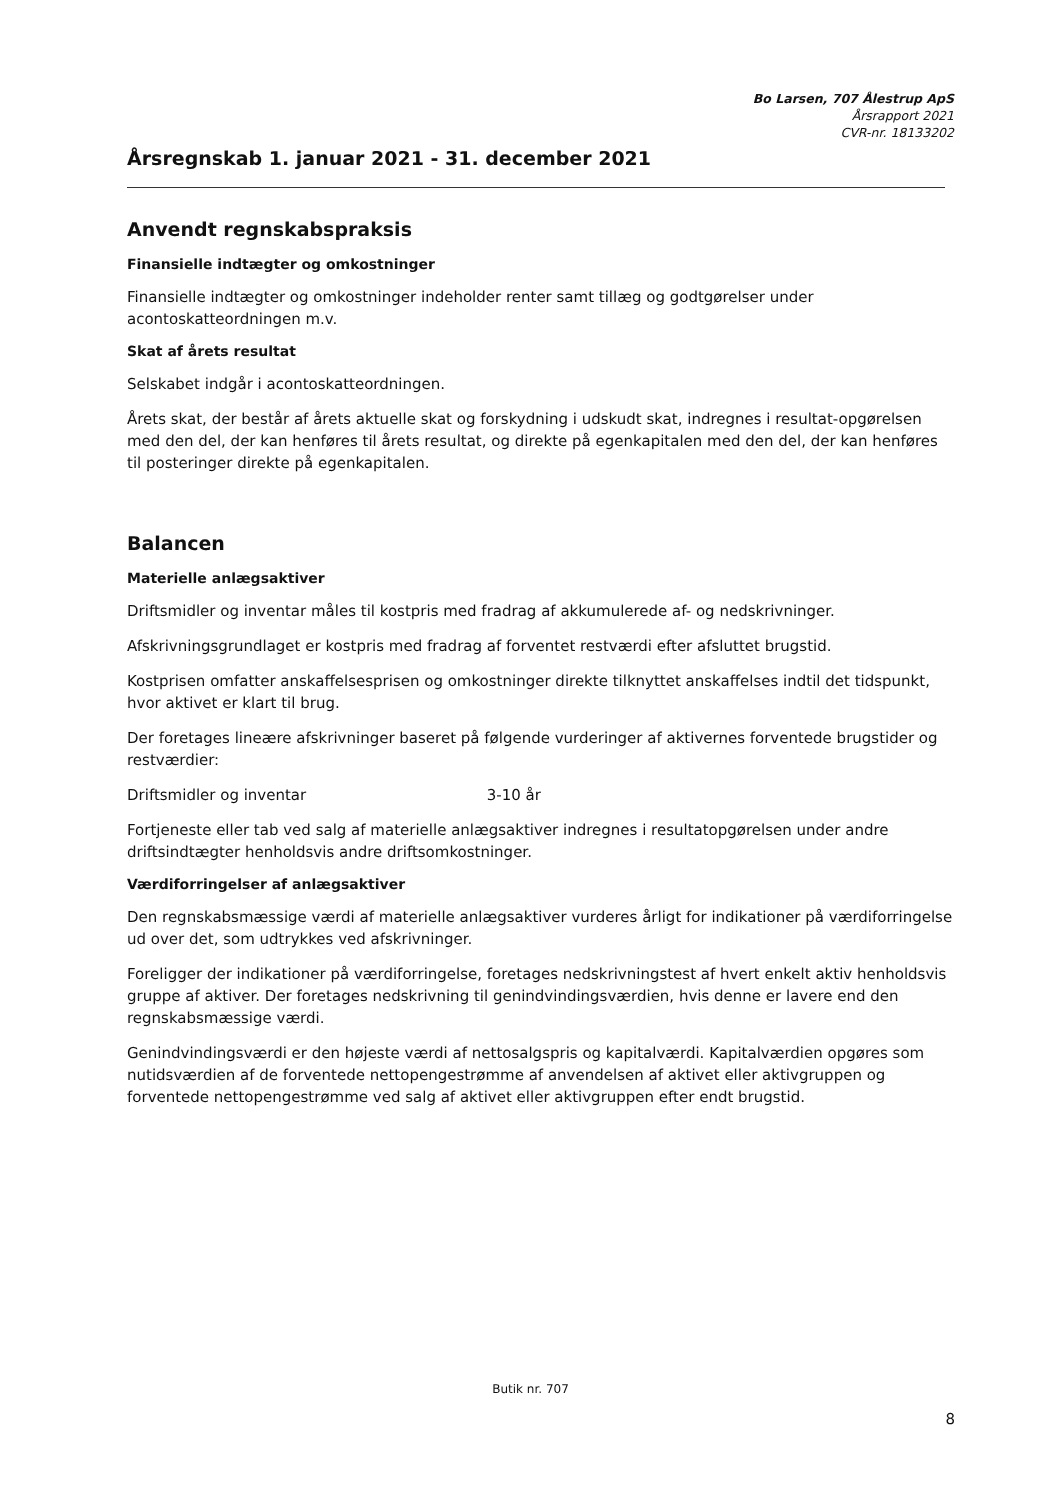Bo Larsen, 707 Ålestrup ApS
Årsrapport 2021
CVR-nr. 18133202
Årsregnskab 1. januar 2021 - 31. december 2021
Anvendt regnskabspraksis
Finansielle indtægter og omkostninger
Finansielle indtægter og omkostninger indeholder renter samt tillæg og godtgørelser under acontoskatteordningen m.v.
Skat af årets resultat
Selskabet indgår i acontoskatteordningen.
Årets skat, der består af årets aktuelle skat og forskydning i udskudt skat, indregnes i resultat-opgørelsen med den del, der kan henføres til årets resultat, og direkte på egenkapitalen med den del, der kan henføres til posteringer direkte på egenkapitalen.
Balancen
Materielle anlægsaktiver
Driftsmidler og inventar måles til kostpris med fradrag af akkumulerede af- og nedskrivninger.
Afskrivningsgrundlaget er kostpris med fradrag af forventet restværdi efter afsluttet brugstid.
Kostprisen omfatter anskaffelsesprisen og omkostninger direkte tilknyttet anskaffelses indtil det tidspunkt, hvor aktivet er klart til brug.
Der foretages lineære afskrivninger baseret på følgende vurderinger af aktivernes forventede brugstider og restværdier:
Driftsmidler og inventar 3-10 år
Fortjeneste eller tab ved salg af materielle anlægsaktiver indregnes i resultatopgørelsen under andre driftsindtægter henholdsvis andre driftsomkostninger.
Værdiforringelser af anlægsaktiver
Den regnskabsmæssige værdi af materielle anlægsaktiver vurderes årligt for indikationer på værdiforringelse ud over det, som udtrykkes ved afskrivninger.
Foreligger der indikationer på værdiforringelse, foretages nedskrivningstest af hvert enkelt aktiv henholdsvis gruppe af aktiver. Der foretages nedskrivning til genindvindingsværdien, hvis denne er lavere end den regnskabsmæssige værdi.
Genindvindingsværdi er den højeste værdi af nettosalgspris og kapitalværdi. Kapitalværdien opgøres som nutidsværdien af de forventede nettopengestrømme af anvendelsen af aktivet eller aktivgruppen og forventede nettopengestrømme ved salg af aktivet eller aktivgruppen efter endt brugstid.
Butik nr. 707
8